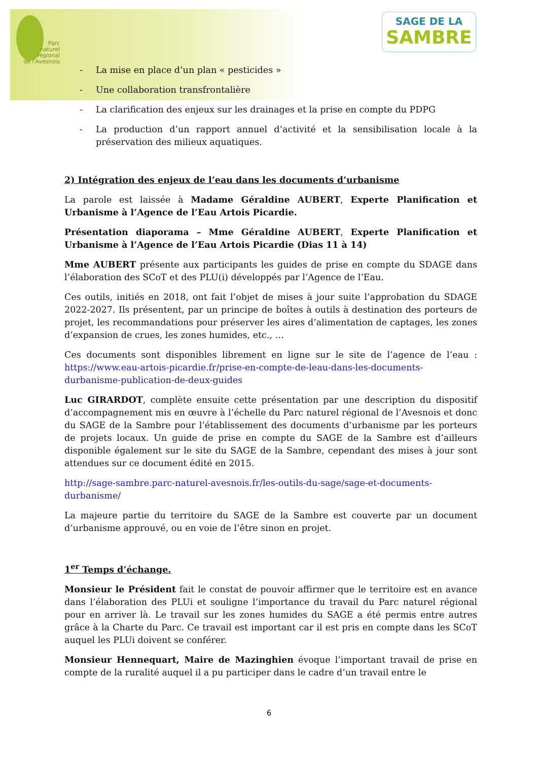Parc
naturel
régional
de l'Avesnois
SAGE DE LA
SAMBRE
- La mise en place d’un plan « pesticides »
- Une collaboration transfrontalière
- La clarification des enjeux sur les drainages et la prise en compte du PDPG
- La production d’un rapport annuel d’activité et la sensibilisation locale à la préservation des milieux aquatiques.
2) Intégration des enjeux de l’eau dans les documents d’urbanisme
La parole est laissée à Madame Géraldine AUBERT, Experte Planification et Urbanisme à l’Agence de l’Eau Artois Picardie.
Présentation diaporama – Mme Géraldine AUBERT, Experte Planification et Urbanisme à l’Agence de l’Eau Artois Picardie (Dias 11 à 14)
Mme AUBERT présente aux participants les guides de prise en compte du SDAGE dans l’élaboration des SCoT et des PLU(i) développés par l’Agence de l’Eau.
Ces outils, initiés en 2018, ont fait l’objet de mises à jour suite l’approbation du SDAGE 2022-2027. Ils présentent, par un principe de boîtes à outils à destination des porteurs de projet, les recommandations pour préserver les aires d’alimentation de captages, les zones d’expansion de crues, les zones humides, etc., …
Ces documents sont disponibles librement en ligne sur le site de l’agence de l’eau : https://www.eau-artois-picardie.fr/prise-en-compte-de-leau-dans-les-documents-durbanisme-publication-de-deux-guides
Luc GIRARDOT, complète ensuite cette présentation par une description du dispositif d’accompagnement mis en œuvre à l’échelle du Parc naturel régional de l’Avesnois et donc du SAGE de la Sambre pour l’établissement des documents d’urbanisme par les porteurs de projets locaux. Un guide de prise en compte du SAGE de la Sambre est d’ailleurs disponible également sur le site du SAGE de la Sambre, cependant des mises à jour sont attendues sur ce document édité en 2015.
http://sage-sambre.parc-naturel-avesnois.fr/les-outils-du-sage/sage-et-documents-durbanisme/
La majeure partie du territoire du SAGE de la Sambre est couverte par un document d’urbanisme approuvé, ou en voie de l’être sinon en projet.
1<sup>er</sup> Temps d’échange.
Monsieur le Président fait le constat de pouvoir affirmer que le territoire est en avance dans l’élaboration des PLUi et souligne l’importance du travail du Parc naturel régional pour en arriver là. Le travail sur les zones humides du SAGE a été permis entre autres grâce à la Charte du Parc. Ce travail est important car il est pris en compte dans les SCoT auquel les PLUi doivent se conférer.
Monsieur Hennequart, Maire de Mazinghien évoque l’important travail de prise en compte de la ruralité auquel il a pu participer dans le cadre d’un travail entre le
6